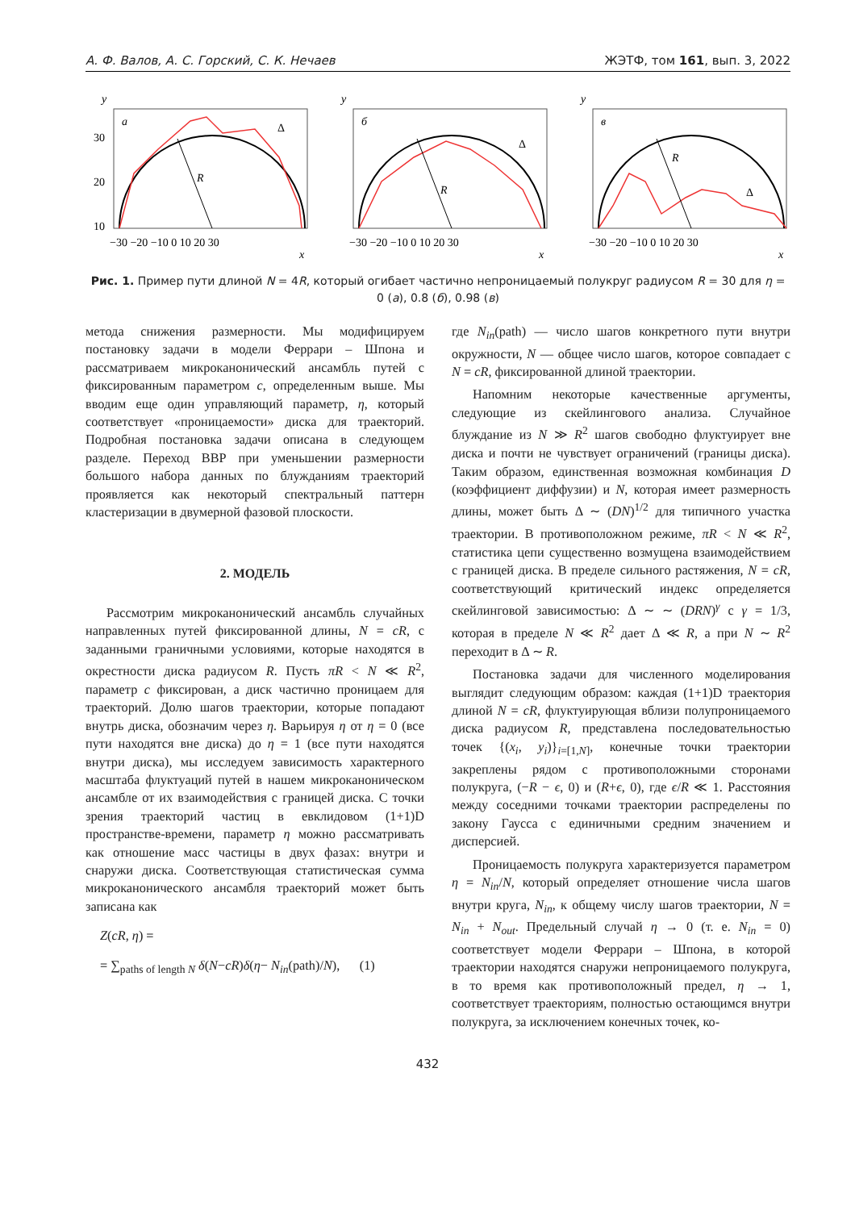А. Ф. Валов, А. С. Горский, С. К. Нечаев ЖЭТФ, том 161, вып. 3, 2022
y
a
R
Δ
30
20
10
−30 −20 −10 0 10 20 30
x
y
б
R
Δ
−30 −20 −10 0 10 20 30
x
y
в
R
Δ
−30 −20 −10 0 10 20 30
x
Рис. 1. Пример пути длиной N = 4R, который огибает частично непроницаемый полукруг радиусом R = 30 для η = 0 (a), 0.8 (б), 0.98 (в)
метода снижения размерности. Мы модифицируем постановку задачи в модели Феррари – Шпона и рассматриваем микроканонический ансамбль путей с фиксированным параметром c, определенным выше. Мы вводим еще один управляющий параметр, η, который соответствует «проницаемости» диска для траекторий. Подробная постановка задачи описана в следующем разделе. Переход ВВР при уменьшении размерности большого набора данных по блужданиям траекторий проявляется как некоторый спектральный паттерн кластеризации в двумерной фазовой плоскости.
2. МОДЕЛЬ
Рассмотрим микроканонический ансамбль случайных направленных путей фиксированной длины, N = cR, с заданными граничными условиями, которые находятся в окрестности диска радиусом R. Пусть πR < N ≪ R<sup>2</sup>, параметр c фиксирован, а диск частично проницаем для траекторий. Долю шагов траектории, которые попадают внутрь диска, обозначим через η. Варьируя η от η = 0 (все пути находятся вне диска) до η = 1 (все пути находятся внутри диска), мы исследуем зависимость характерного масштаба флуктуаций путей в нашем микроканоническом ансамбле от их взаимодействия с границей диска. С точки зрения траекторий частиц в евклидовом (1+1)D пространстве-времени, параметр η можно рассматривать как отношение масс частицы в двух фазах: внутри и снаружи диска. Соответствующая статистическая сумма микроканонического ансамбля траекторий может быть записана как
Z(cR, η) =
= ∑<sub>paths of length N</sub> δ(N−cR)δ(η− N<sub>in</sub>(path)/N), (1)
где N<sub>in</sub>(path) — число шагов конкретного пути внутри окружности, N — общее число шагов, которое совпадает с N = cR, фиксированной длиной траектории.
Напомним некоторые качественные аргументы, следующие из скейлингового анализа. Случайное блуждание из N ≫ R<sup>2</sup> шагов свободно флуктуирует вне диска и почти не чувствует ограничений (границы диска). Таким образом, единственная возможная комбинация D (коэффициент диффузии) и N, которая имеет размерность длины, может быть Δ ∼ (DN)<sup>1/2</sup> для типичного участка траектории. В противоположном режиме, πR < N ≪ R<sup>2</sup>, статистика цепи существенно возмущена взаимодействием с границей диска. В пределе сильного растяжения, N = cR, соответствующий критический индекс определяется скейлинговой зависимостью: Δ ∼ ∼ (DRN)<sup>γ</sup> с γ = 1/3, которая в пределе N ≪ R<sup>2</sup> дает Δ ≪ R, а при N ∼ R<sup>2</sup> переходит в Δ ∼ R.
Постановка задачи для численного моделирования выглядит следующим образом: каждая (1+1)D траектория длиной N = cR, флуктуирующая вблизи полупроницаемого диска радиусом R, представлена последовательностью точек {(x<sub>i</sub>, y<sub>i</sub>)}<sub>i=[1,N]</sub>, конечные точки траектории закреплены рядом с противоположными сторонами полукруга, (−R − ϵ, 0) и (R+ϵ, 0), где ϵ/R ≪ 1. Расстояния между соседними точками траектории распределены по закону Гаусса с единичными средним значением и дисперсией.
Проницаемость полукруга характеризуется параметром η = N<sub>in</sub>/N, который определяет отношение числа шагов внутри круга, N<sub>in</sub>, к общему числу шагов траектории, N = N<sub>in</sub> + N<sub>out</sub>. Предельный случай η → 0 (т. е. N<sub>in</sub> = 0) соответствует модели Феррари – Шпона, в которой траектории находятся снаружи непроницаемого полукруга, в то время как противоположный предел, η → 1, соответствует траекториям, полностью остающимся внутри полукруга, за исключением конечных точек, ко-
432